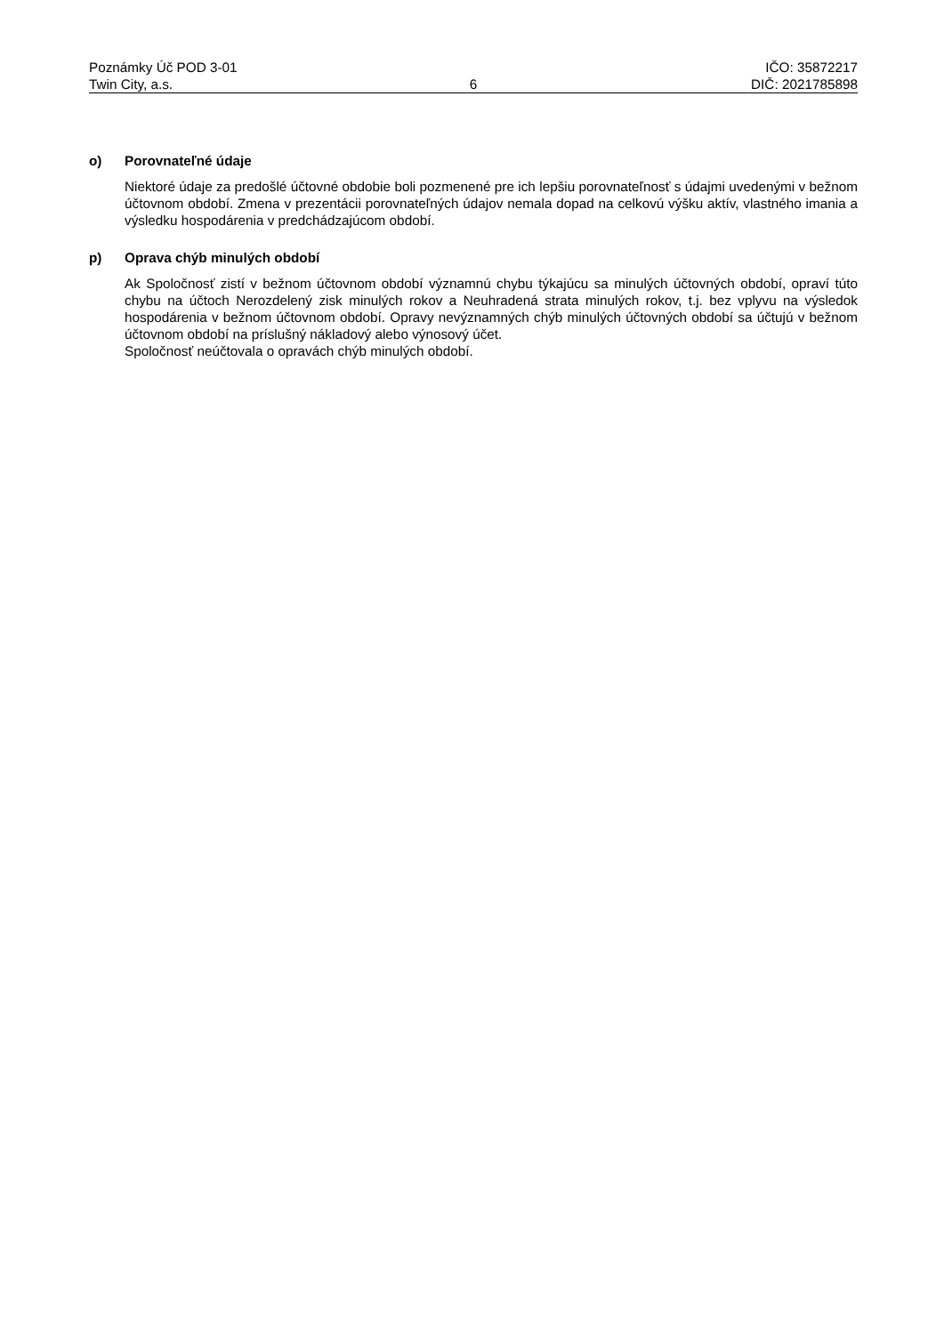Poznámky Úč POD 3-01 IČO: 35872217
Twin City, a.s. 6 DIČ: 2021785898
o) Porovnateľné údaje
Niektoré údaje za predošlé účtovné obdobie boli pozmenené pre ich lepšiu porovnateľnosť s údajmi uvedenými v bežnom účtovnom období. Zmena v prezentácii porovnateľných údajov nemala dopad na celkovú výšku aktív, vlastného imania a výsledku hospodárenia v predchádzajúcom období.
p) Oprava chýb minulých období
Ak Spoločnosť zistí v bežnom účtovnom období významnú chybu týkajúcu sa minulých účtovných období, opraví túto chybu na účtoch Nerozdelený zisk minulých rokov a Neuhradená strata minulých rokov, t.j. bez vplyvu na výsledok hospodárenia v bežnom účtovnom období. Opravy nevýznamných chýb minulých účtovných období sa účtujú v bežnom účtovnom období na príslušný nákladový alebo výnosový účet.
Spoločnosť neúčtovala o opravách chýb minulých období.